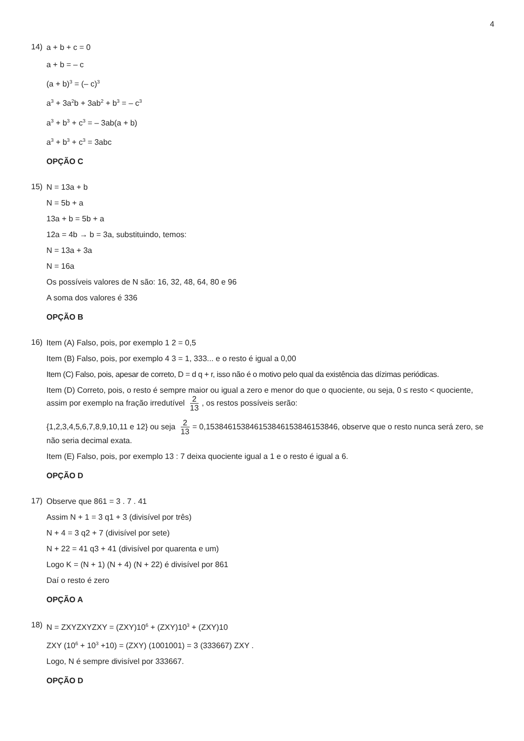4
14)
a + b + c = 0
a + b = – c
(a + b)<sup>3</sup> = (– c)<sup>3</sup>
a<sup>3</sup> + 3a<sup>2</sup>b + 3ab<sup>2</sup> + b<sup>3</sup> = – c<sup>3</sup>
a<sup>3</sup> + b<sup>3</sup> + c<sup>3</sup> = – 3ab(a + b)
a<sup>3</sup> + b<sup>3</sup> + c<sup>3</sup> = 3abc
OPÇÃO C
15)
N = 13a + b
N = 5b + a
13a + b = 5b + a
12a = 4b → b = 3a, substituindo, temos:
N = 13a + 3a
N = 16a
Os possíveis valores de N são: 16, 32, 48, 64, 80 e 96
A soma dos valores é 336
OPÇÃO B
16)
Item (A) Falso, pois, por exemplo 1 2 = 0,5
Item (B) Falso, pois, por exemplo 4 3 = 1, 333... e o resto é igual a 0,00
Item (C) Falso, pois, apesar de correto, D = d q + r, isso não é o motivo pelo qual da existência das dízimas periódicas.
Item (D) Correto, pois, o resto é sempre maior ou igual a zero e menor do que o quociente, ou seja, 0 ≤ resto < quociente, assim por exemplo na fração irredutível 2 13, os restos possíveis serão:
{1,2,3,4,5,6,7,8,9,10,11 e 12} ou seja 2 13 = 0,153846153846153846153846153846, observe que o resto nunca será zero, se não seria decimal exata.
Item (E) Falso, pois, por exemplo 13 : 7 deixa quociente igual a 1 e o resto é igual a 6.
OPÇÃO D
17)
Observe que 861 = 3 . 7 . 41
Assim N + 1 = 3 q1 + 3 (divisível por três)
N + 4 = 3 q2 + 7 (divisível por sete)
N + 22 = 41 q3 + 41 (divisível por quarenta e um)
Logo K = (N + 1) (N + 4) (N + 22) é divisível por 861
Daí o resto é zero
OPÇÃO A
18)
N = ZXYZXYZXY = (ZXY)10<sup>6</sup> + (ZXY)10<sup>3</sup> + (ZXY)10
ZXY (10<sup>6</sup> + 10<sup>3</sup> +10) = (ZXY) (1001001) = 3 (333667) ZXY .
Logo, N é sempre divisível por 333667.
OPÇÃO D